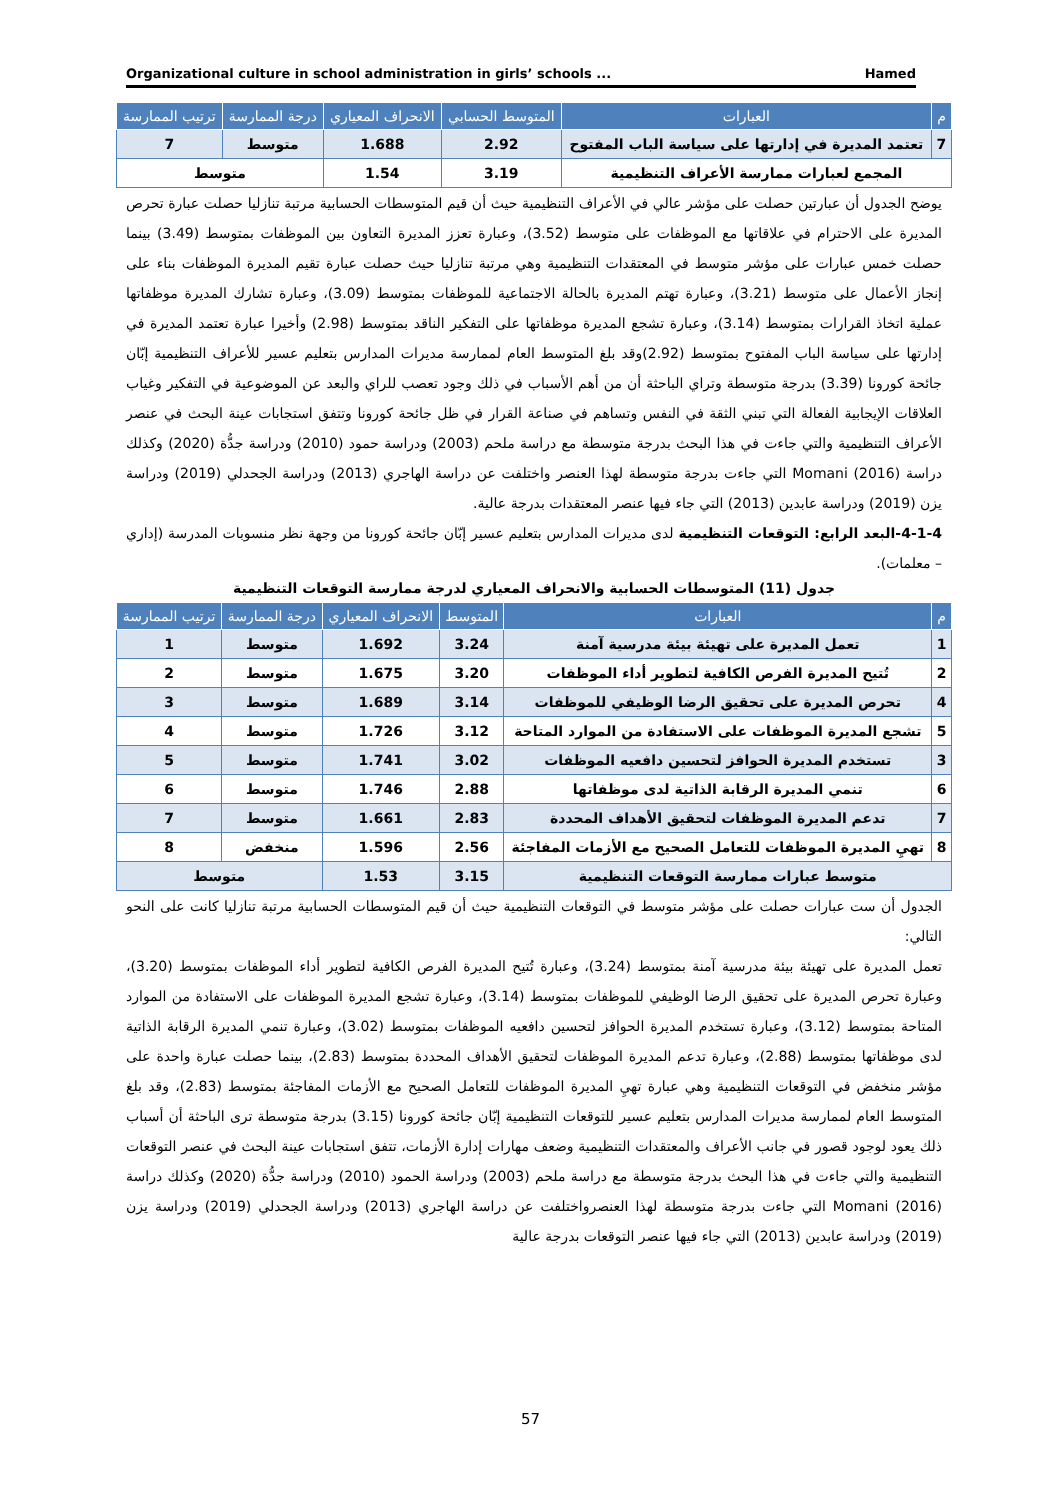Organizational culture in school administration in girls’ schools ... Hamed
| م | العبارات | المتوسط الحسابي | الانحراف المعياري | درجة الممارسة | ترتيب الممارسة |
| --- | --- | --- | --- | --- | --- |
| 7 | تعتمد المديرة في إدارتها على سياسة الباب المفتوح | 2.92 | 1.688 | متوسط | 7 |
| المجمع لعبارات ممارسة الأعراف التنظيمية | | 3.19 | 1.54 | متوسط | |
يوضح الجدول أن عبارتين حصلت على مؤشر عالي في الأعراف التنظيمية حيث أن قيم المتوسطات الحسابية مرتبة تنازليا حصلت عبارة تحرص المديرة على الاحترام في علاقاتها مع الموظفات على متوسط (3.52)، وعبارة تعزز المديرة التعاون بين الموظفات بمتوسط (3.49) بينما حصلت خمس عبارات على مؤشر متوسط في المعتقدات التنظيمية وهي مرتبة تنازليا حيث حصلت عبارة تقيم المديرة الموظفات بناء على إنجاز الأعمال على متوسط (3.21)، وعبارة تهتم المديرة بالحالة الاجتماعية للموظفات بمتوسط (3.09)، وعبارة تشارك المديرة موظفاتها عملية اتخاذ القرارات بمتوسط (3.14)، وعبارة تشجع المديرة موظفاتها على التفكير الناقد بمتوسط (2.98) وأخيرا عبارة تعتمد المديرة في إدارتها على سياسة الباب المفتوح بمتوسط (2.92)وقد بلغ المتوسط العام لممارسة مديرات المدارس بتعليم عسير للأعراف التنظيمية إبّان جائحة كورونا (3.39) بدرجة متوسطة وتراي الباحثة أن من أهم الأسباب في ذلك وجود تعصب للراي والبعد عن الموضوعية في التفكير وغياب العلاقات الإيجابية الفعالة التي تبني الثقة في النفس وتساهم في صناعة القرار في ظل جائحة كورونا وتتفق استجابات عينة البحث في عنصر الأعراف التنظيمية والتي جاءت في هذا البحث بدرجة متوسطة مع دراسة ملحم (2003) ودراسة حمود (2010) ودراسة جدُّة (2020) وكذلك دراسة Momani (2016) التي جاءت بدرجة متوسطة لهذا العنصر واختلفت عن دراسة الهاجري (2013) ودراسة الجحدلي (2019) ودراسة يزن (2019) ودراسة عابدين (2013) التي جاء فيها عنصر المعتقدات بدرجة عالية.
4-1-4-البعد الرابع: التوقعات التنظيمية لدى مديرات المدارس بتعليم عسير إبّان جائحة كورونا من وجهة نظر منسوبات المدرسة (إداري – معلمات).
جدول (11) المتوسطات الحسابية والانحراف المعياري لدرجة ممارسة التوقعات التنظيمية
| م | العبارات | المتوسط | الانحراف المعياري | درجة الممارسة | ترتيب الممارسة |
| --- | --- | --- | --- | --- | --- |
| 1 | تعمل المديرة على تهيئة بيئة مدرسية آمنة | 3.24 | 1.692 | متوسط | 1 |
| 2 | تُتيح المديرة الفرص الكافية لتطوير أداء الموظفات | 3.20 | 1.675 | متوسط | 2 |
| 4 | تحرص المديرة على تحقيق الرضا الوظيفي للموظفات | 3.14 | 1.689 | متوسط | 3 |
| 5 | تشجع المديرة الموظفات على الاستفادة من الموارد المتاحة | 3.12 | 1.726 | متوسط | 4 |
| 3 | تستخدم المديرة الحوافز لتحسين دافعيه الموظفات | 3.02 | 1.741 | متوسط | 5 |
| 6 | تنمي المديرة الرقابة الذاتية لدى موظفاتها | 2.88 | 1.746 | متوسط | 6 |
| 7 | تدعم المديرة الموظفات لتحقيق الأهداف المحددة | 2.83 | 1.661 | متوسط | 7 |
| 8 | تهيِ المديرة الموظفات للتعامل الصحيح مع الأزمات المفاجئة | 2.56 | 1.596 | منخفض | 8 |
| متوسط عبارات ممارسة التوقعات التنظيمية | | 3.15 | 1.53 | متوسط | |
الجدول أن ست عبارات حصلت على مؤشر متوسط في التوقعات التنظيمية حيث أن قيم المتوسطات الحسابية مرتبة تنازليا كانت على النحو التالي:
تعمل المديرة على تهيئة بيئة مدرسية آمنة بمتوسط (3.24)، وعبارة تُتيح المديرة الفرص الكافية لتطوير أداء الموظفات بمتوسط (3.20)، وعبارة تحرص المديرة على تحقيق الرضا الوظيفي للموظفات بمتوسط (3.14)، وعبارة تشجع المديرة الموظفات على الاستفادة من الموارد المتاحة بمتوسط (3.12)، وعبارة تستخدم المديرة الحوافز لتحسين دافعيه الموظفات بمتوسط (3.02)، وعبارة تنمي المديرة الرقابة الذاتية لدى موظفاتها بمتوسط (2.88)، وعبارة تدعم المديرة الموظفات لتحقيق الأهداف المحددة بمتوسط (2.83)، بينما حصلت عبارة واحدة على مؤشر منخفض في التوقعات التنظيمية وهي عبارة تهيِ المديرة الموظفات للتعامل الصحيح مع الأزمات المفاجئة بمتوسط (2.83)، وقد بلغ المتوسط العام لممارسة مديرات المدارس بتعليم عسير للتوقعات التنظيمية إبّان جائحة كورونا (3.15) بدرجة متوسطة ترى الباحثة أن أسباب ذلك يعود لوجود قصور في جانب الأعراف والمعتقدات التنظيمية وضعف مهارات إدارة الأزمات، تتفق استجابات عينة البحث في عنصر التوقعات التنظيمية والتي جاءت في هذا البحث بدرجة متوسطة مع دراسة ملحم (2003) ودراسة الحمود (2010) ودراسة جدُّة (2020) وكذلك دراسة Momani (2016) التي جاءت بدرجة متوسطة لهذا العنصرواختلفت عن دراسة الهاجري (2013) ودراسة الجحدلي (2019) ودراسة يزن (2019) ودراسة عابدين (2013) التي جاء فيها عنصر التوقعات بدرجة عالية
57